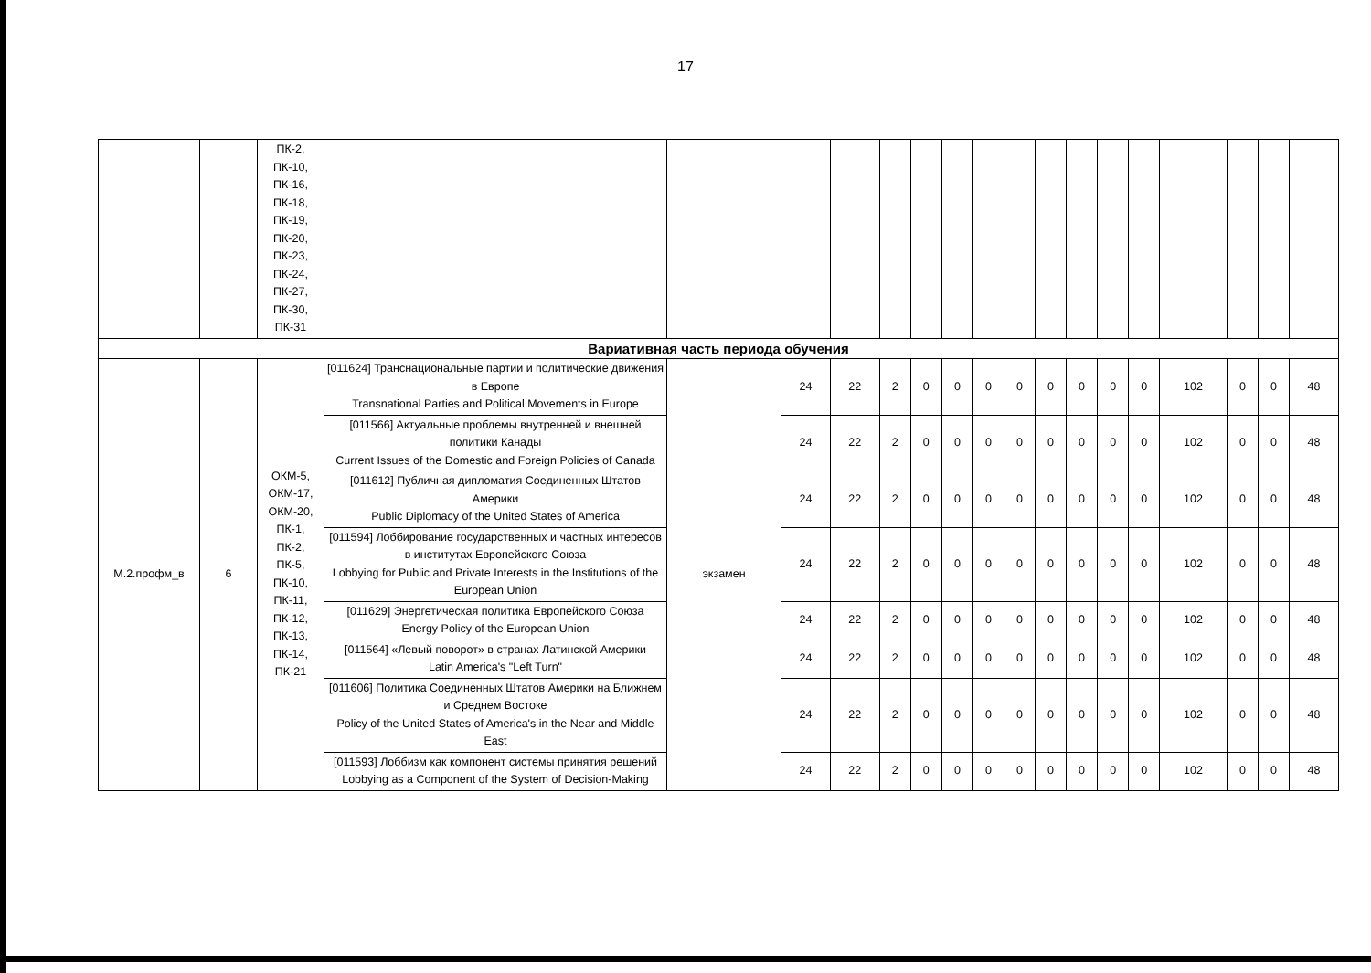17
| | | ПК-2, ПК-10, ПК-16, ПК-18, ПК-19, ПК-20, ПК-23, ПК-24, ПК-27, ПК-30, ПК-31 | | | | | | | | | | | | | | | | | |
| Вариативная часть периода обучения | | | | | | | | | | | | | | | | | | | |
| М.2.профм_в | 6 | ОКМ-5, ОКМ-17, ОКМ-20, ПК-1, ПК-2, ПК-5, ПК-10, ПК-11, ПК-12, ПК-13, ПК-14, ПК-21 | [011624] Транснациональные партии и политические движения в Европе Transnational Parties and Political Movements in Europe | экзамен | 24 | 22 | 2 | 0 | 0 | 0 | 0 | 0 | 0 | 0 | 0 | 102 | 0 | 0 | 48 |
| | | | [011566] Актуальные проблемы внутренней и внешней политики Канады Current Issues of the Domestic and Foreign Policies of Canada | | 24 | 22 | 2 | 0 | 0 | 0 | 0 | 0 | 0 | 0 | 0 | 102 | 0 | 0 | 48 |
| | | | [011612] Публичная дипломатия Соединенных Штатов Америки Public Diplomacy of the United States of America | | 24 | 22 | 2 | 0 | 0 | 0 | 0 | 0 | 0 | 0 | 0 | 102 | 0 | 0 | 48 |
| | | | [011594] Лоббирование государственных и частных интересов в институтах Европейского Союза Lobbying for Public and Private Interests in the Institutions of the European Union | | 24 | 22 | 2 | 0 | 0 | 0 | 0 | 0 | 0 | 0 | 0 | 102 | 0 | 0 | 48 |
| | | | [011629] Энергетическая политика Европейского Союза Energy Policy of the European Union | | 24 | 22 | 2 | 0 | 0 | 0 | 0 | 0 | 0 | 0 | 0 | 102 | 0 | 0 | 48 |
| | | | [011564] «Левый поворот» в странах Латинской Америки Latin America's "Left Turn" | | 24 | 22 | 2 | 0 | 0 | 0 | 0 | 0 | 0 | 0 | 0 | 102 | 0 | 0 | 48 |
| | | | [011606] Политика Соединенных Штатов Америки на Ближнем и Среднем Востоке Policy of the United States of America's in the Near and Middle East | | 24 | 22 | 2 | 0 | 0 | 0 | 0 | 0 | 0 | 0 | 0 | 102 | 0 | 0 | 48 |
| | | | [011593] Лоббизм как компонент системы принятия решений Lobbying as a Component of the System of Decision-Making | | 24 | 22 | 2 | 0 | 0 | 0 | 0 | 0 | 0 | 0 | 0 | 102 | 0 | 0 | 48 |